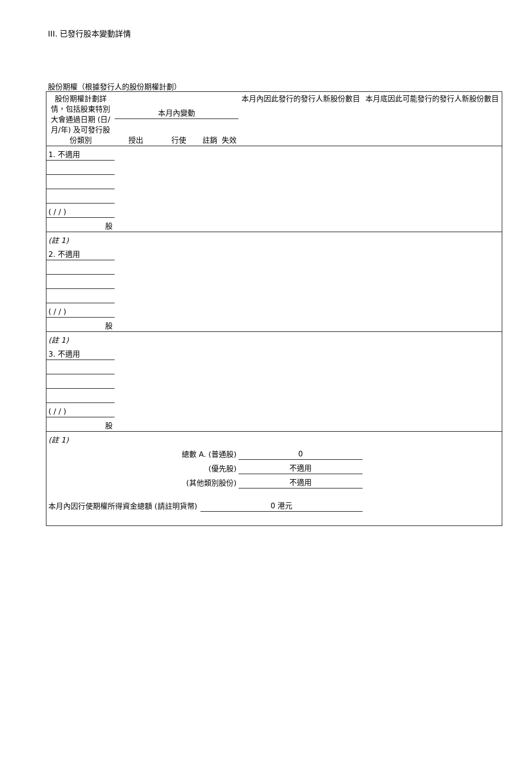III. 已發行股本變動詳情
股份期權（根據發行人的股份期權計劃）
| 股份期權計劃詳情，包括股東特別大會通過日期 (日/月/年) 及可發行股份類別 | 本月內變動 | | | | 本月內因此發行的發行人新股份數目 | 本月底因此可能發行的發行人新股份數目 |
| --- | --- | --- | --- | --- | --- | --- |
| | 授出 | 行使 | 註銷 | 失效 | | |
| 1. 不適用 | | | | | | |
| ( / / ) | | | | | | |
| 股 | | | | | | |
| (註 1) | | | | | | |
| 2. 不適用 | | | | | | |
| ( / / ) | | | | | | |
| 股 | | | | | | |
| (註 1) | | | | | | |
| 3. 不適用 | | | | | | |
| ( / / ) | | | | | | |
| 股 | | | | | | |
| (註 1) | | | | | | |
| 總數 A. (普通股) | | | | | 0 | |
| (優先股) | | | | | 不適用 | |
| (其他類別股份) | | | | | 不適用 | |
| 本月內因行使期權所得資金總額 (請註明貨幣) | | | 0 港元 | | | |